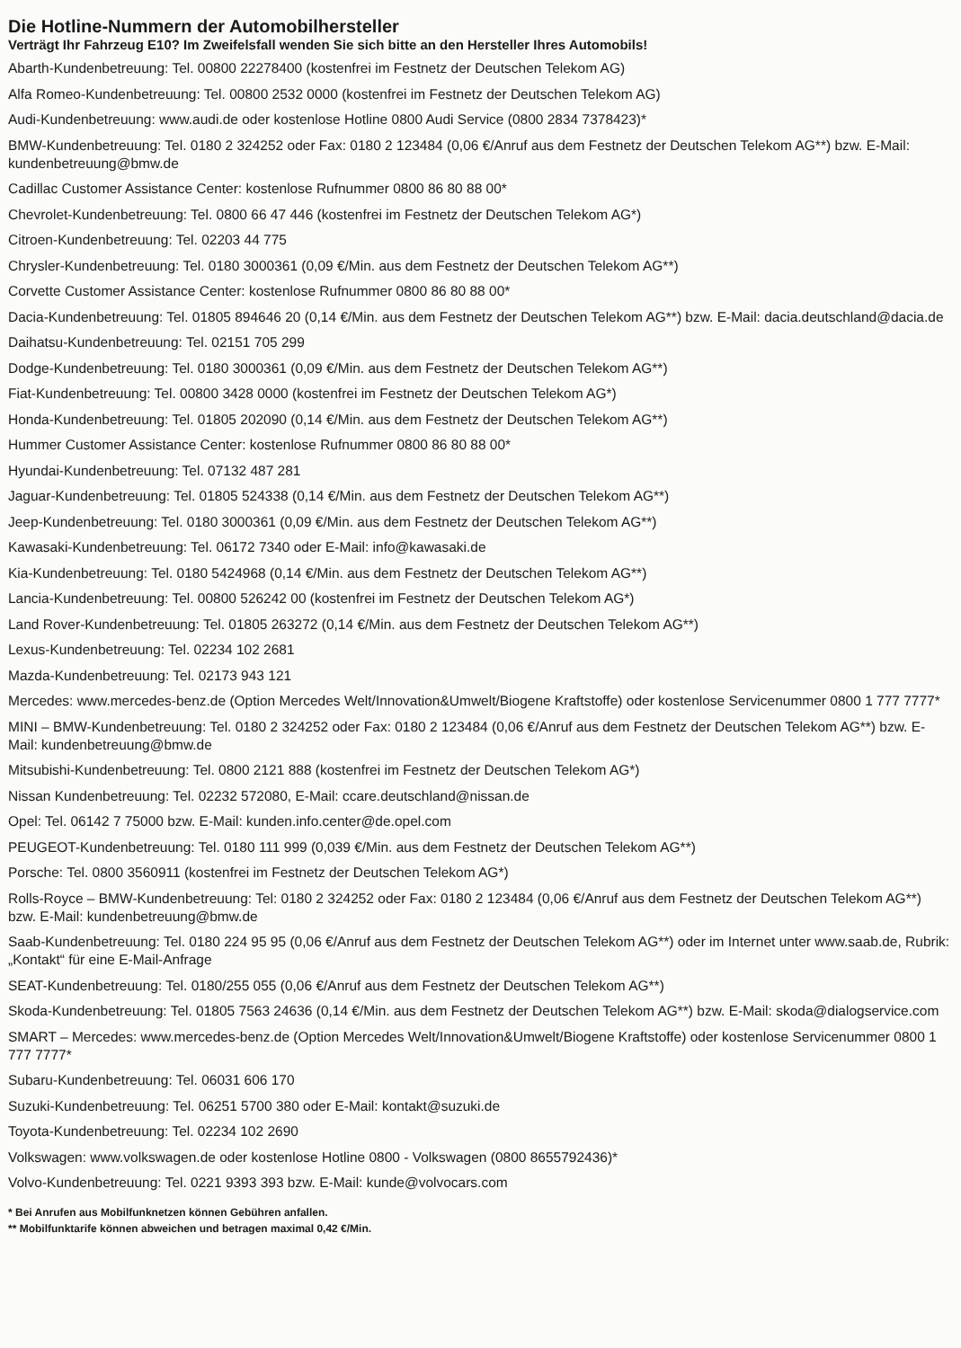Die Hotline-Nummern der Automobilhersteller
Verträgt Ihr Fahrzeug E10? Im Zweifelsfall wenden Sie sich bitte an den Hersteller Ihres Automobils!
Abarth-Kundenbetreuung: Tel. 00800 22278400 (kostenfrei im Festnetz der Deutschen Telekom AG)
Alfa Romeo-Kundenbetreuung: Tel. 00800 2532 0000 (kostenfrei im Festnetz der Deutschen Telekom AG)
Audi-Kundenbetreuung: www.audi.de oder kostenlose Hotline 0800 Audi Service (0800 2834 7378423)*
BMW-Kundenbetreuung: Tel. 0180 2 324252 oder Fax: 0180 2 123484 (0,06 €/Anruf aus dem Festnetz der Deutschen Telekom AG**) bzw. E-Mail: kundenbetreuung@bmw.de
Cadillac Customer Assistance Center: kostenlose Rufnummer 0800 86 80 88 00*
Chevrolet-Kundenbetreuung: Tel. 0800 66 47 446 (kostenfrei im Festnetz der Deutschen Telekom AG*)
Citroen-Kundenbetreuung: Tel. 02203 44 775
Chrysler-Kundenbetreuung: Tel. 0180 3000361 (0,09 €/Min. aus dem Festnetz der Deutschen Telekom AG**)
Corvette Customer Assistance Center: kostenlose Rufnummer 0800 86 80 88 00*
Dacia-Kundenbetreuung: Tel. 01805 894646 20 (0,14 €/Min. aus dem Festnetz der Deutschen Telekom AG**) bzw. E-Mail: dacia.deutschland@dacia.de
Daihatsu-Kundenbetreuung: Tel. 02151 705 299
Dodge-Kundenbetreuung: Tel. 0180 3000361 (0,09 €/Min. aus dem Festnetz der Deutschen Telekom AG**)
Fiat-Kundenbetreuung: Tel. 00800 3428 0000 (kostenfrei im Festnetz der Deutschen Telekom AG*)
Honda-Kundenbetreuung: Tel. 01805 202090 (0,14 €/Min. aus dem Festnetz der Deutschen Telekom AG**)
Hummer Customer Assistance Center: kostenlose Rufnummer 0800 86 80 88 00*
Hyundai-Kundenbetreuung: Tel. 07132 487 281
Jaguar-Kundenbetreuung: Tel. 01805 524338 (0,14 €/Min. aus dem Festnetz der Deutschen Telekom AG**)
Jeep-Kundenbetreuung: Tel. 0180 3000361 (0,09 €/Min. aus dem Festnetz der Deutschen Telekom AG**)
Kawasaki-Kundenbetreuung: Tel. 06172 7340 oder E-Mail: info@kawasaki.de
Kia-Kundenbetreuung: Tel. 0180 5424968 (0,14 €/Min. aus dem Festnetz der Deutschen Telekom AG**)
Lancia-Kundenbetreuung: Tel. 00800 526242 00 (kostenfrei im Festnetz der Deutschen Telekom AG*)
Land Rover-Kundenbetreuung: Tel. 01805 263272 (0,14 €/Min. aus dem Festnetz der Deutschen Telekom AG**)
Lexus-Kundenbetreuung: Tel. 02234 102 2681
Mazda-Kundenbetreuung: Tel. 02173 943 121
Mercedes: www.mercedes-benz.de (Option Mercedes Welt/Innovation&Umwelt/Biogene Kraftstoffe) oder kostenlose Servicenummer 0800 1 777 7777*
MINI – BMW-Kundenbetreuung: Tel. 0180 2 324252 oder Fax: 0180 2 123484 (0,06 €/Anruf aus dem Festnetz der Deutschen Telekom AG**) bzw. E-Mail: kundenbetreuung@bmw.de
Mitsubishi-Kundenbetreuung: Tel. 0800 2121 888 (kostenfrei im Festnetz der Deutschen Telekom AG*)
Nissan Kundenbetreuung: Tel. 02232 572080, E-Mail: ccare.deutschland@nissan.de
Opel: Tel. 06142 7 75000 bzw. E-Mail: kunden.info.center@de.opel.com
PEUGEOT-Kundenbetreuung: Tel. 0180 111 999 (0,039 €/Min. aus dem Festnetz der Deutschen Telekom AG**)
Porsche: Tel. 0800 3560911 (kostenfrei im Festnetz der Deutschen Telekom AG*)
Rolls-Royce – BMW-Kundenbetreuung: Tel: 0180 2 324252 oder Fax: 0180 2 123484 (0,06 €/Anruf aus dem Festnetz der Deutschen Telekom AG**) bzw. E-Mail: kundenbetreuung@bmw.de
Saab-Kundenbetreuung: Tel. 0180 224 95 95 (0,06 €/Anruf aus dem Festnetz der Deutschen Telekom AG**) oder im Internet unter www.saab.de, Rubrik: „Kontakt“ für eine E-Mail-Anfrage
SEAT-Kundenbetreuung: Tel. 0180/255 055 (0,06 €/Anruf aus dem Festnetz der Deutschen Telekom AG**)
Skoda-Kundenbetreuung: Tel. 01805 7563 24636 (0,14 €/Min. aus dem Festnetz der Deutschen Telekom AG**) bzw. E-Mail: skoda@dialogservice.com
SMART – Mercedes: www.mercedes-benz.de (Option Mercedes Welt/Innovation&Umwelt/Biogene Kraftstoffe) oder kostenlose Servicenummer 0800 1 777 7777*
Subaru-Kundenbetreuung: Tel. 06031 606 170
Suzuki-Kundenbetreuung: Tel. 06251 5700 380 oder E-Mail: kontakt@suzuki.de
Toyota-Kundenbetreuung: Tel. 02234 102 2690
Volkswagen: www.volkswagen.de oder kostenlose Hotline 0800 - Volkswagen (0800 8655792436)*
Volvo-Kundenbetreuung: Tel. 0221 9393 393 bzw. E-Mail: kunde@volvocars.com
* Bei Anrufen aus Mobilfunknetzen können Gebühren anfallen.
** Mobilfunktarife können abweichen und betragen maximal 0,42 €/Min.